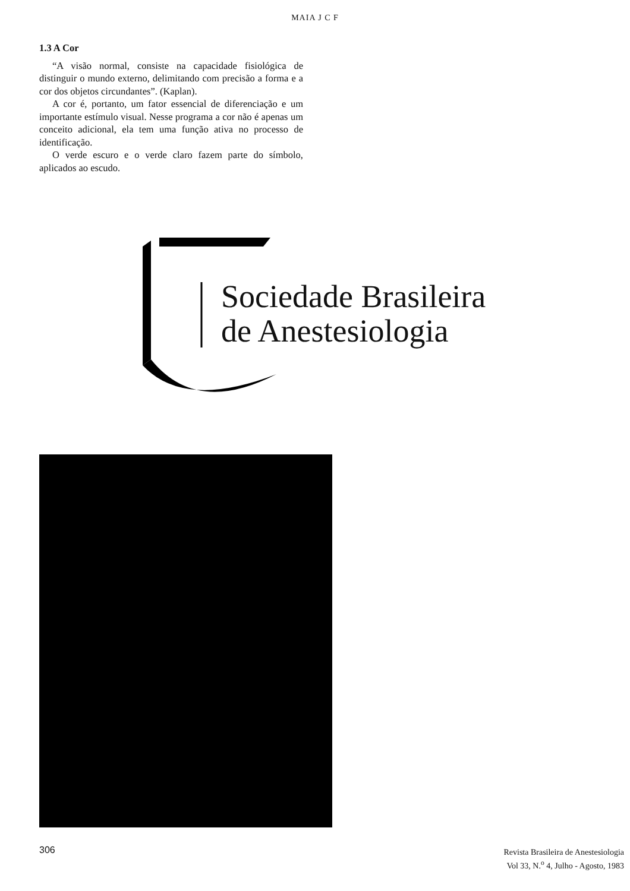MAIA J C F
1.3 A Cor
“A visão normal, consiste na capacidade fisiológica de distinguir o mundo externo, delimitando com precisão a forma e a cor dos objetos circundantes”. (Kaplan).
A cor é, portanto, um fator essencial de diferenciação e um importante estímulo visual. Nesse programa a cor não é apenas um conceito adicional, ela tem uma função ativa no processo de identificação.
O verde escuro e o verde claro fazem parte do símbolo, aplicados ao escudo.
Sociedade Brasileira
de Anestesiologia
306
Revista Brasileira de Anestesiologia
Vol 33, N.<sup>o</sup> 4, Julho - Agosto, 1983